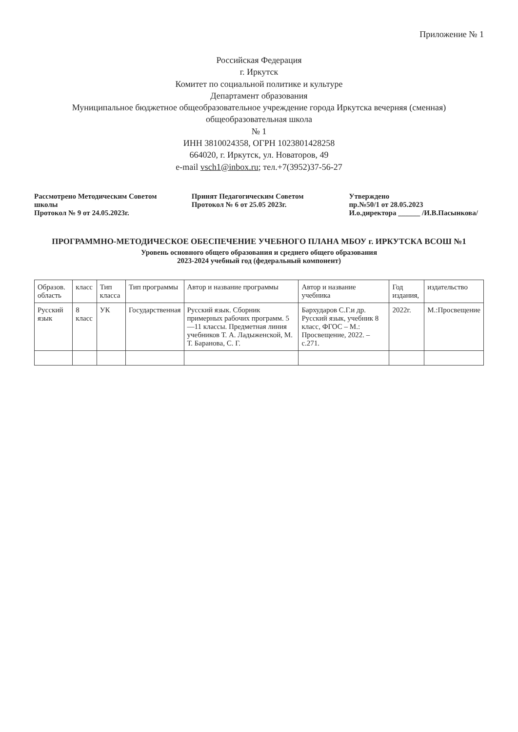Приложение № 1
Российская Федерация
г. Иркутск
Комитет по социальной политике и культуре
Департамент образования
Муниципальное бюджетное общеобразовательное учреждение города Иркутска вечерняя (сменная) общеобразовательная школа
№ 1
ИНН 3810024358, ОГРН 1023801428258
664020, г. Иркутск, ул. Новаторов, 49
e-mail vsch1@inbox.ru; тел.+7(3952)37-56-27
Рассмотрено Методическим Советом школы
Протокол № 9 от 24.05.2023г.
Принят Педагогическим Советом
Протокол № 6 от 25.05 2023г.
Утверждено
пр.№50/1 от 28.05.2023
И.о.директора ______ /И.В.Пасынкова/
ПРОГРАММНО-МЕТОДИЧЕСКОЕ ОБЕСПЕЧЕНИЕ УЧЕБНОГО ПЛАНА МБОУ г. ИРКУТСКА ВСОШ №1
Уровень основного общего образования и среднего общего образования
2023-2024 учебный год (федеральный компонент)
| Образов. область | класс | Тип класса | Тип программы | Автор и название программы | Автор и название учебника | Год издания, | издательство |
| --- | --- | --- | --- | --- | --- | --- | --- |
| Русский язык | 8 класс | УК | Государственная | Русский язык. Сборник примерных рабочих программ. 5—11 классы. Предметная линия учебников Т. А. Ладыженской, М. Т. Баранова, С. Г. | Бархударов С.Г.и др. Русский язык, учебник 8 класс, ФГОС – М.: Просвещение, 2022. – с.271. | 2022г. | М.:Просвещение |